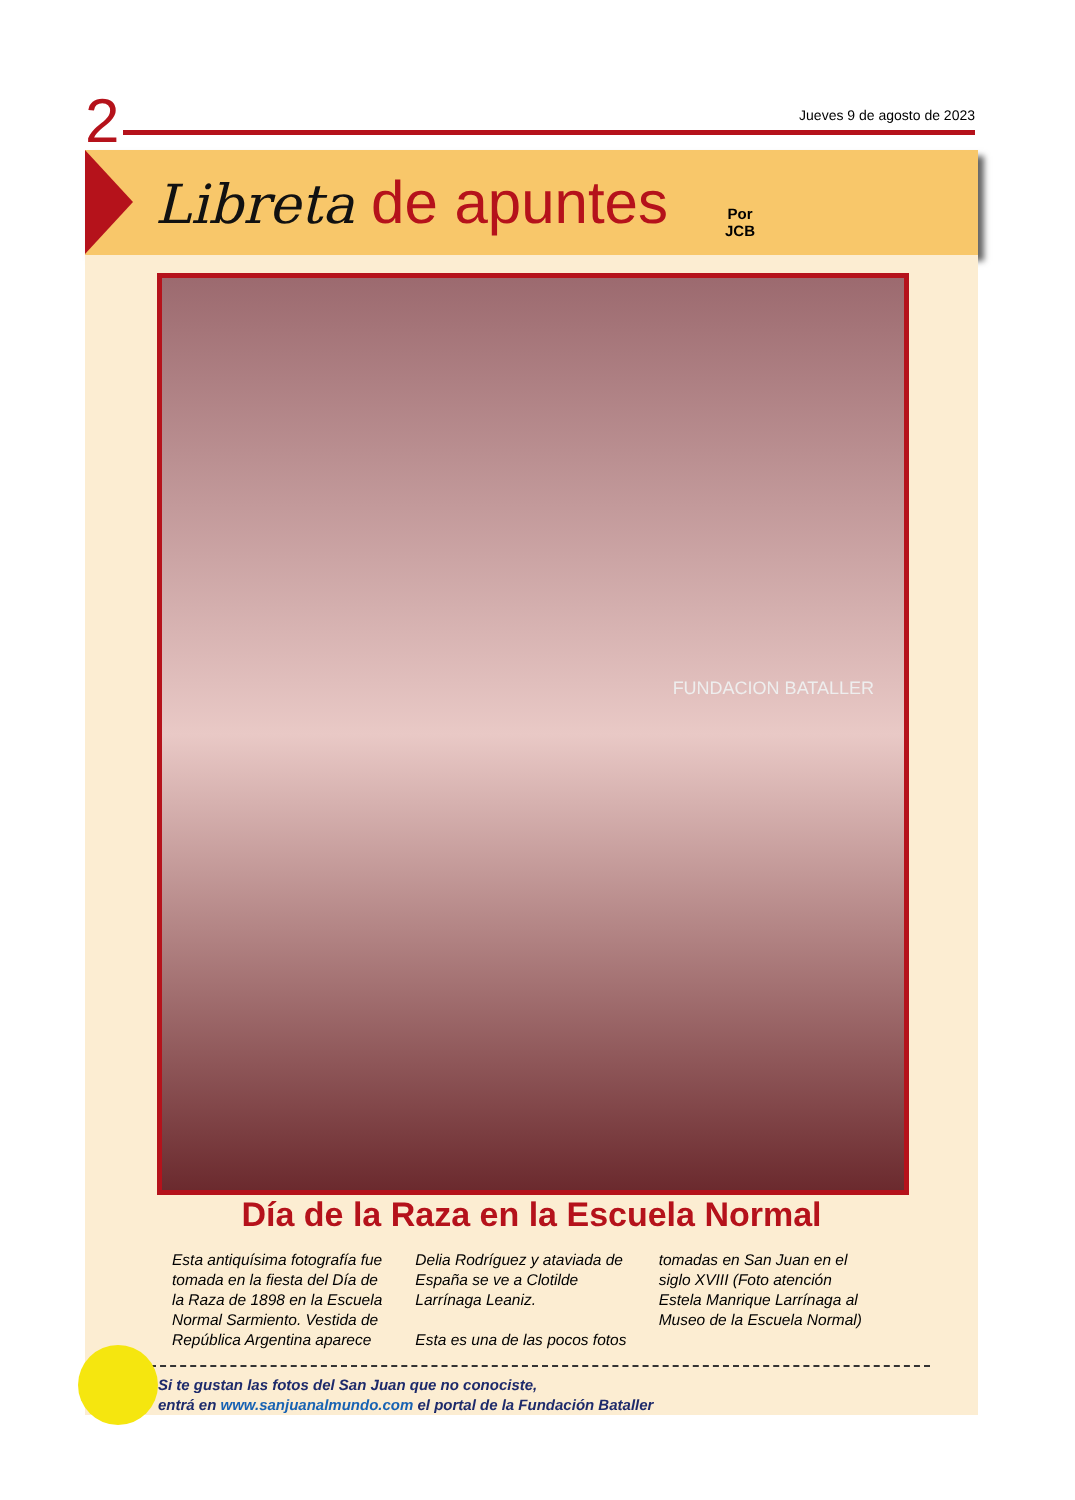2 Jueves 9 de agosto de 2023
Libreta de apuntes
Por
JCB
FUNDACION BATALLER
Día de la Raza en la Escuela Normal
Esta antiquísima fotografía fue tomada en la fiesta del Día de la Raza de 1898 en la Escuela Normal Sarmiento. Vestida de República Argentina aparece Delia Rodríguez y ataviada de España se ve a Clotilde Larrínaga Leaniz.
Esta es una de las pocos fotos tomadas en San Juan en el siglo XVIII (Foto atención Estela Manrique Larrínaga al Museo de la Escuela Normal)
Si te gustan las fotos del San Juan que no conociste,
entrá en www.sanjuanalmundo.com el portal de la Fundación Bataller